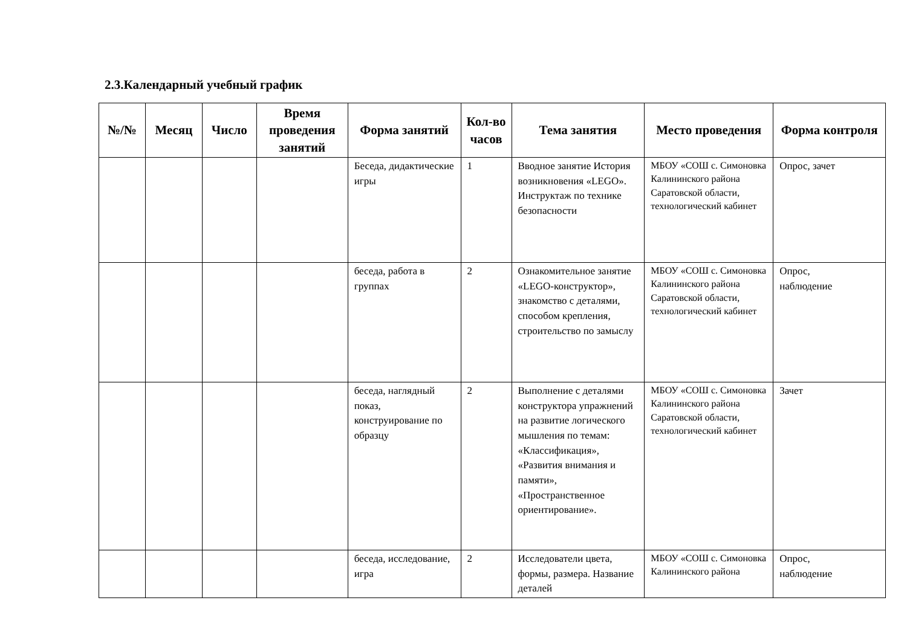2.3.Календарный учебный график
| №/№ | Месяц | Число | Время проведения занятий | Форма занятий | Кол-во часов | Тема занятия | Место проведения | Форма контроля |
| --- | --- | --- | --- | --- | --- | --- | --- | --- |
| | | | | Беседа, дидактические игры | 1 | Вводное занятие История возникновения «LEGO». Инструктаж по технике безопасности | МБОУ «СОШ с. Симоновка Калининского района Саратовской области, технологический кабинет | Опрос, зачет |
| | | | | беседа, работа в группах | 2 | Ознакомительное занятие «LEGO-конструктор», знакомство с деталями, способом крепления, строительство по замыслу | МБОУ «СОШ с. Симоновка Калининского района Саратовской области, технологический кабинет | Опрос, наблюдение |
| | | | | беседа, наглядный показ, конструирование по образцу | 2 | Выполнение с деталями конструктора упражнений на развитие логического мышления по темам: «Классификация», «Развития внимания и памяти», «Пространственное ориентирование». | МБОУ «СОШ с. Симоновка Калининского района Саратовской области, технологический кабинет | Зачет |
| | | | | беседа, исследование, игра | 2 | Исследователи цвета, формы, размера. Название деталей | МБОУ «СОШ с. Симоновка Калининского района | Опрос, наблюдение |